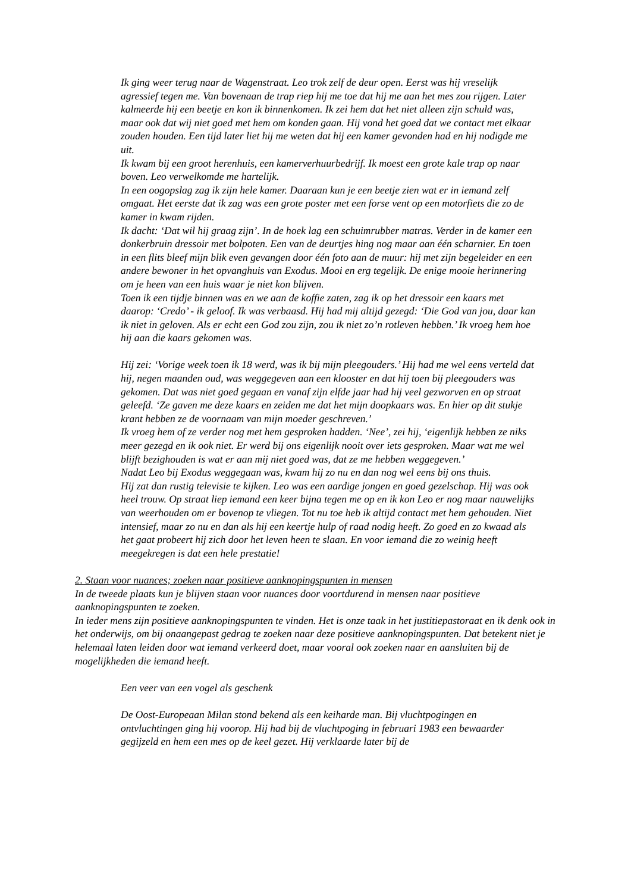Ik ging weer terug naar de Wagenstraat. Leo trok zelf de deur open. Eerst was hij vreselijk agressief tegen me. Van bovenaan de trap riep hij me toe dat hij me aan het mes zou rijgen. Later kalmeerde hij een beetje en kon ik binnenkomen. Ik zei hem dat het niet alleen zijn schuld was, maar ook dat wij niet goed met hem om konden gaan. Hij vond het goed dat we contact met elkaar zouden houden. Een tijd later liet hij me weten dat hij een kamer gevonden had en hij nodigde me uit.
Ik kwam bij een groot herenhuis, een kamerverhuurbedrijf. Ik moest een grote kale trap op naar boven. Leo verwelkomde me hartelijk.
In een oogopslag zag ik zijn hele kamer. Daaraan kun je een beetje zien wat er in iemand zelf omgaat. Het eerste dat ik zag was een grote poster met een forse vent op een motorfiets die zo de kamer in kwam rijden.
Ik dacht: ‘Dat wil hij graag zijn’. In de hoek lag een schuimrubber matras. Verder in de kamer een donkerbruin dressoir met bolpoten. Een van de deurtjes hing nog maar aan één scharnier. En toen in een flits bleef mijn blik even gevangen door één foto aan de muur: hij met zijn begeleider en een andere bewoner in het opvanghuis van Exodus. Mooi en erg tegelijk. De enige mooie herinnering om je heen van een huis waar je niet kon blijven.
Toen ik een tijdje binnen was en we aan de koffie zaten, zag ik op het dressoir een kaars met daarop: ‘Credo’ - ik geloof. Ik was verbaasd. Hij had mij altijd gezegd: ‘Die God van jou, daar kan ik niet in geloven. Als er echt een God zou zijn, zou ik niet zo’n rotleven hebben.’ Ik vroeg hem hoe hij aan die kaars gekomen was.
Hij zei: ‘Vorige week toen ik 18 werd, was ik bij mijn pleegouders.’ Hij had me wel eens verteld dat hij, negen maanden oud, was weggegeven aan een klooster en dat hij toen bij pleegouders was gekomen. Dat was niet goed gegaan en vanaf zijn elfde jaar had hij veel gezworven en op straat geleefd. ‘Ze gaven me deze kaars en zeiden me dat het mijn doopkaars was. En hier op dit stukje krant hebben ze de voornaam van mijn moeder geschreven.’
Ik vroeg hem of ze verder nog met hem gesproken hadden. ‘Nee’, zei hij, ‘eigenlijk hebben ze niks meer gezegd en ik ook niet. Er werd bij ons eigenlijk nooit over iets gesproken. Maar wat me wel blijft bezighouden is wat er aan mij niet goed was, dat ze me hebben weggegeven.’
Nadat Leo bij Exodus weggegaan was, kwam hij zo nu en dan nog wel eens bij ons thuis.
Hij zat dan rustig televisie te kijken. Leo was een aardige jongen en goed gezelschap. Hij was ook heel trouw. Op straat liep iemand een keer bijna tegen me op en ik kon Leo er nog maar nauwelijks van weerhouden om er bovenop te vliegen. Tot nu toe heb ik altijd contact met hem gehouden. Niet intensief, maar zo nu en dan als hij een keertje hulp of raad nodig heeft. Zo goed en zo kwaad als het gaat probeert hij zich door het leven heen te slaan. En voor iemand die zo weinig heeft meegekregen is dat een hele prestatie!
2. Staan voor nuances; zoeken naar positieve aanknopingspunten in mensen
In de tweede plaats kun je blijven staan voor nuances door voortdurend in mensen naar positieve aanknopingspunten te zoeken.
In ieder mens zijn positieve aanknopingspunten te vinden. Het is onze taak in het justitiepastoraat en ik denk ook in het onderwijs, om bij onaangepast gedrag te zoeken naar deze positieve aanknopingspunten. Dat betekent niet je helemaal laten leiden door wat iemand verkeerd doet, maar vooral ook zoeken naar en aansluiten bij de mogelijkheden die iemand heeft.
Een veer van een vogel als geschenk
De Oost-Europeaan Milan stond bekend als een keiharde man. Bij vluchtpogingen en ontvluchtingen ging hij voorop. Hij had bij de vluchtpoging in februari 1983 een bewaarder gegijzeld en hem een mes op de keel gezet. Hij verklaarde later bij de